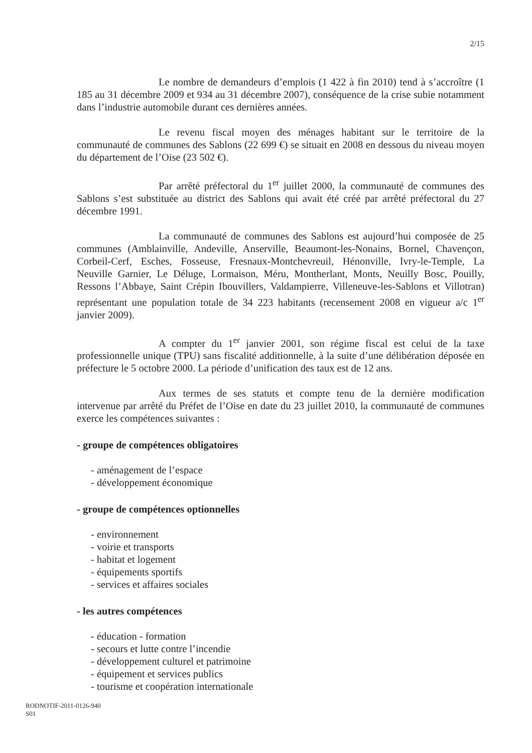2/15
Le nombre de demandeurs d’emplois (1 422 à fin 2010) tend à s’accroître (1 185 au 31 décembre 2009 et 934 au 31 décembre 2007), conséquence de la crise subie notamment dans l’industrie automobile durant ces dernières années.
Le revenu fiscal moyen des ménages habitant sur le territoire de la communauté de communes des Sablons (22 699 €) se situait en 2008 en dessous du niveau moyen du département de l’Oise (23 502 €).
Par arrêté préfectoral du 1<sup>er</sup> juillet 2000, la communauté de communes des Sablons s’est substituée au district des Sablons qui avait été créé par arrêté préfectoral du 27 décembre 1991.
La communauté de communes des Sablons est aujourd’hui composée de 25 communes (Amblainville, Andeville, Anserville, Beaumont-les-Nonains, Bornel, Chavençon, Corbeil-Cerf, Esches, Fosseuse, Fresnaux-Montchevreuil, Hénonville, Ivry-le-Temple, La Neuville Garnier, Le Déluge, Lormaison, Méru, Montherlant, Monts, Neuilly Bosc, Pouilly, Ressons l’Abbaye, Saint Crépin Ibouvillers, Valdampierre, Villeneuve-les-Sablons et Villotran) représentant une population totale de 34 223 habitants (recensement 2008 en vigueur a/c 1<sup>er</sup> janvier 2009).
A compter du 1<sup>er</sup> janvier 2001, son régime fiscal est celui de la taxe professionnelle unique (TPU) sans fiscalité additionnelle, à la suite d’une délibération déposée en préfecture le 5 octobre 2000. La période d’unification des taux est de 12 ans.
Aux termes de ses statuts et compte tenu de la dernière modification intervenue par arrêté du Préfet de l’Oise en date du 23 juillet 2010, la communauté de communes exerce les compétences suivantes :
- groupe de compétences obligatoires
- aménagement de l’espace
- développement économique
- groupe de compétences optionnelles
- environnement
- voirie et transports
- habitat et logement
- équipements sportifs
- services et affaires sociales
- les autres compétences
- éducation - formation
- secours et lutte contre l’incendie
- développement culturel et patrimoine
- équipement et services publics
- tourisme et coopération internationale
RODNOTIF-2011-0126-940
S01